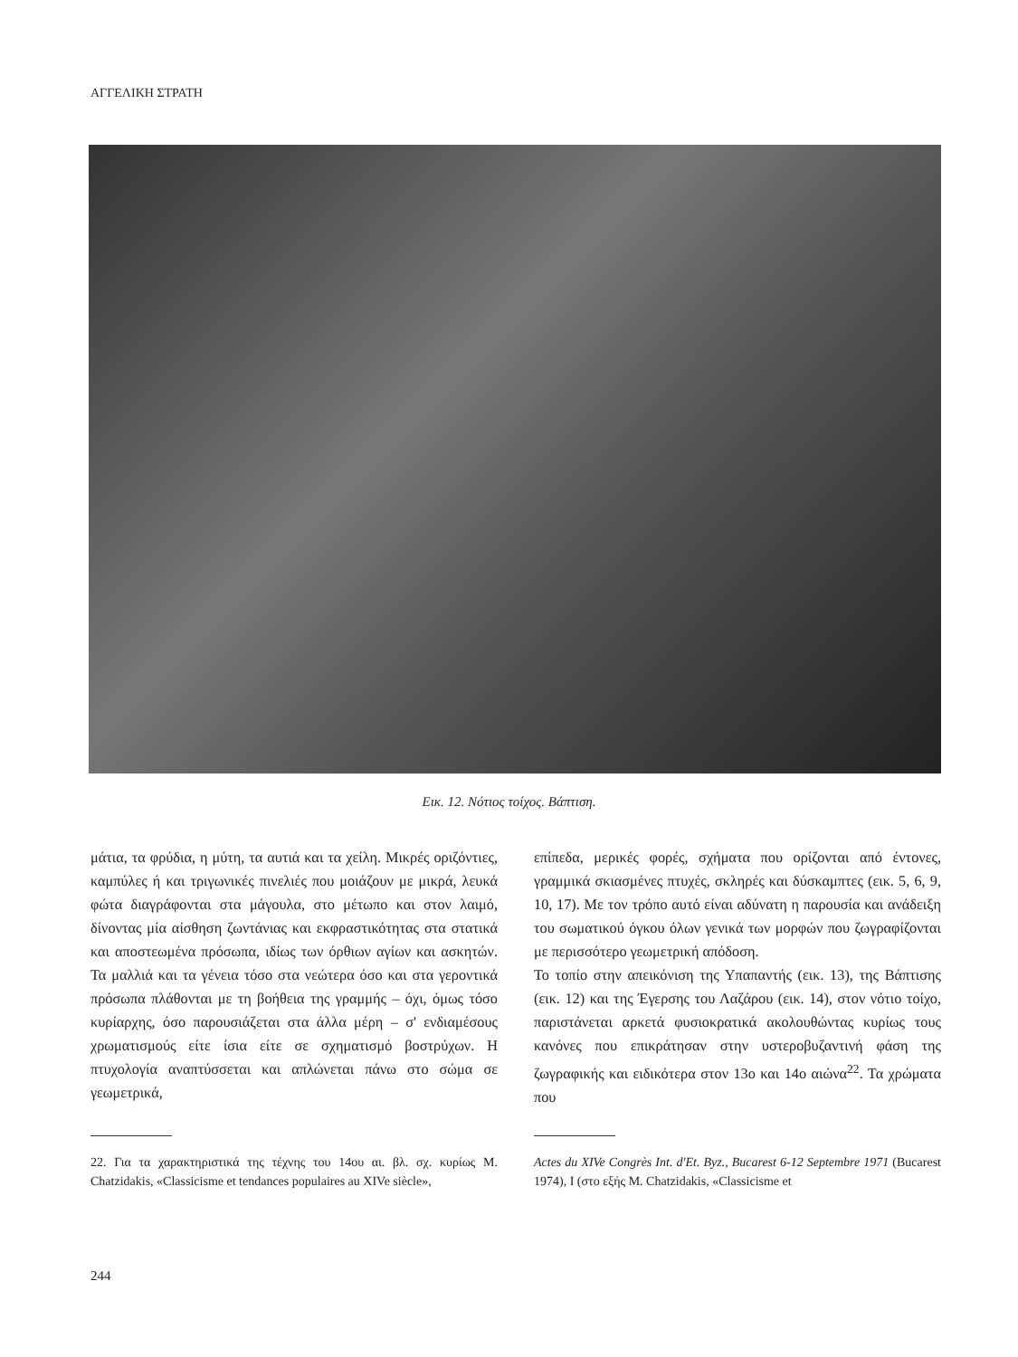ΑΓΓΕΛΙΚΗ ΣΤΡΑΤΗ
Εικ. 12. Νότιος τοίχος. Βάπτιση.
μάτια, τα φρύδια, η μύτη, τα αυτιά και τα χείλη. Μικρές οριζόντιες, καμπύλες ή και τριγωνικές πινελιές που μοιάζουν με μικρά, λευκά φώτα διαγράφονται στα μάγουλα, στο μέτωπο και στον λαιμό, δίνοντας μία αίσθηση ζωντάνιας και εκφραστικότητας στα στατικά και αποστεωμένα πρόσωπα, ιδίως των όρθιων αγίων και ασκητών. Τα μαλλιά και τα γένεια τόσο στα νεώτερα όσο και στα γεροντικά πρόσωπα πλάθονται με τη βοήθεια της γραμμής – όχι, όμως τόσο κυρίαρχης, όσο παρουσιάζεται στα άλλα μέρη – σ' ενδιαμέσους χρωματισμούς είτε ίσια είτε σε σχηματισμό βοστρύχων. Η πτυχολογία αναπτύσσεται και απλώνεται πάνω στο σώμα σε γεωμετρικά,
επίπεδα, μερικές φορές, σχήματα που ορίζονται από έντονες, γραμμικά σκιασμένες πτυχές, σκληρές και δύσκαμπτες (εικ. 5, 6, 9, 10, 17). Με τον τρόπο αυτό είναι αδύνατη η παρουσία και ανάδειξη του σωματικού όγκου όλων γενικά των μορφών που ζωγραφίζονται με περισσότερο γεωμετρική απόδοση.
Το τοπίο στην απεικόνιση της Υπαπαντής (εικ. 13), της Βάπτισης (εικ. 12) και της Έγερσης του Λαζάρου (εικ. 14), στον νότιο τοίχο, παριστάνεται αρκετά φυσιοκρατικά ακολουθώντας κυρίως τους κανόνες που επικράτησαν στην υστεροβυζαντινή φάση της ζωγραφικής και ειδικότερα στον 13ο και 14ο αιώνα<sup>22</sup>. Τα χρώματα που
22. Για τα χαρακτηριστικά της τέχνης του 14ου αι. βλ. σχ. κυρίως M. Chatzidakis, «Classicisme et tendances populaires au XIVe siècle»,
Actes du XIVe Congrès Int. d'Et. Byz., Bucarest 6-12 Septembre 1971 (Bucarest 1974), I (στο εξής M. Chatzidakis, «Classicisme et
244